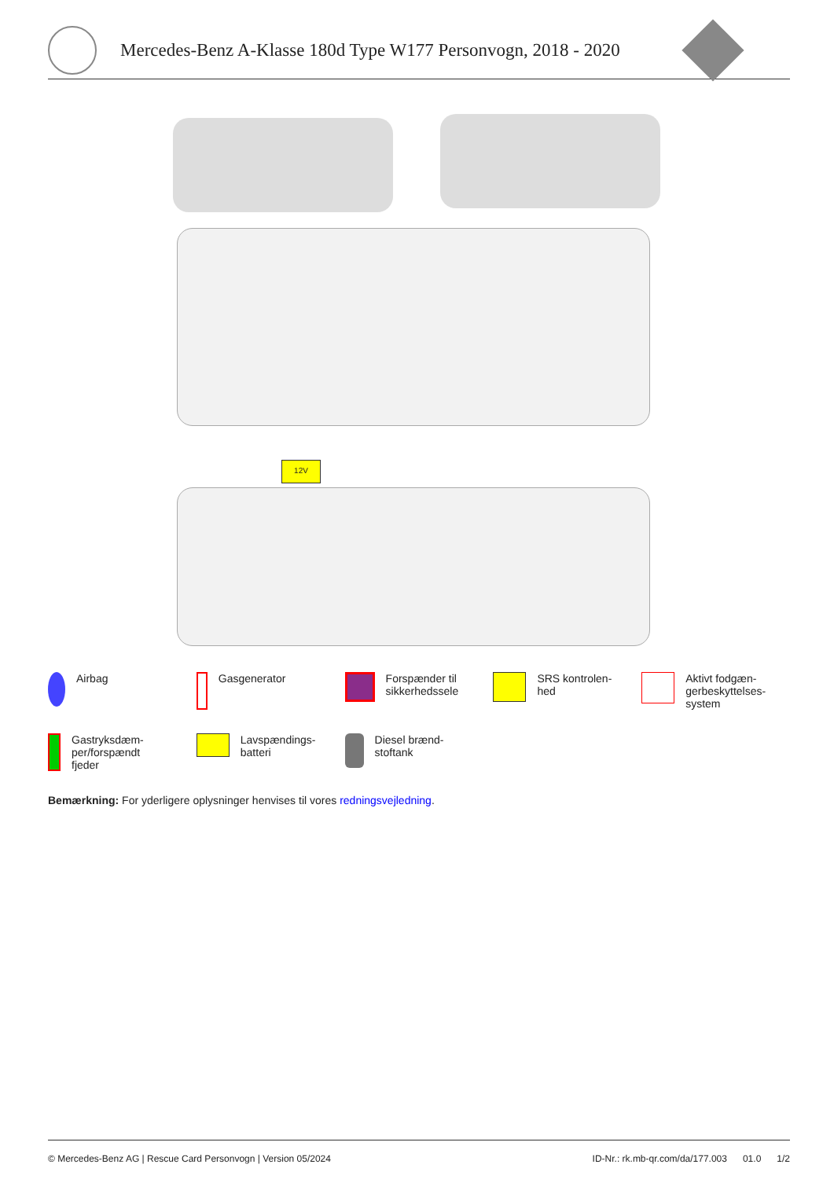Mercedes-Benz A-Klasse 180d Type W177 Personvogn, 2018 - 2020
12V
Airbag
Gasgenerator
Forspænder til
sikkerhedssele
SRS kontrolen-
hed
Aktivt fodgæn-
gerbeskyttelses-
system
Gastryksdæm-
per/forspændt
fjeder
Lavspændings-
batteri
Diesel brænd-
stoftank
Bemærkning: For yderligere oplysninger henvises til vores redningsvejledning.
© Mercedes-Benz AG | Rescue Card Personvogn | Version 05/2024 ID-Nr.: rk.mb-qr.com/da/177.003 01.0 1/2